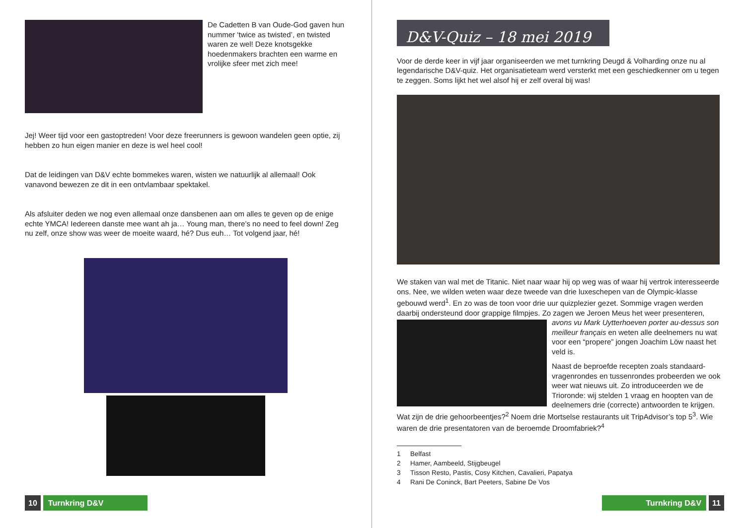De Cadetten B van Oude-God gaven hun nummer ‘twice as twisted’, en twisted waren ze wel! Deze knotsgekke hoedenmakers brachten een warme en vrolijke sfeer met zich mee!
Jej! Weer tijd voor een gastoptreden! Voor deze freerunners is gewoon wandelen geen optie, zij hebben zo hun eigen manier en deze is wel heel cool!
Dat de leidingen van D&V echte bommekes waren, wisten we natuurlijk al allemaal! Ook vanavond bewezen ze dit in een ontvlambaar spektakel.
Als afsluiter deden we nog even allemaal onze dansbenen aan om alles te geven op de enige echte YMCA! Iedereen danste mee want ah ja… Young man, there’s no need to feel down! Zeg nu zelf, onze show was weer de moeite waard, hé? Dus euh… Tot volgend jaar, hé!
10 Turnkring D&V
D&V-Quiz – 18 mei 2019
Voor de derde keer in vijf jaar organiseerden we met turnkring Deugd & Volharding onze nu al legendarische D&V-quiz. Het organisatieteam werd versterkt met een geschiedkenner om u tegen te zeggen. Soms lijkt het wel alsof hij er zelf overal bij was!
We staken van wal met de Titanic. Niet naar waar hij op weg was of waar hij vertrok interesseerde ons. Nee, we wilden weten waar deze tweede van drie luxeschepen van de Olympic-klasse gebouwd werd<sup>1</sup>. En zo was de toon voor drie uur quizplezier gezet. Sommige vragen werden daarbij ondersteund door grappige filmpjes. Zo zagen we Jeroen Meus het
weer presenteren, avons vu Mark Uytterhoeven porter au-dessus son meilleur français en weten alle deelnemers nu wat voor een “propere” jongen Joachim Löw naast het veld is.
Naast de beproefde recepten zoals standaard-vragenrondes en tussenrondes probeerden we ook weer wat nieuws uit. Zo introduceerden we de Trioronde: wij stelden 1 vraag en hoopten van de deelnemers drie (correcte) antwoorden te krijgen. Wat zijn de drie gehoorbeentjes?<sup>2</sup> Noem drie Mortselse restaurants uit TripAdvisor’s top 5<sup>3</sup>. Wie waren de drie presentatoren van de beroemde Droomfabriek?<sup>4</sup>
1 Belfast
2 Hamer, Aambeeld, Stijgbeugel
3 Tisson Resto, Pastis, Cosy Kitchen, Cavalieri, Papatya
4 Rani De Coninck, Bart Peeters, Sabine De Vos
Turnkring D&V 11